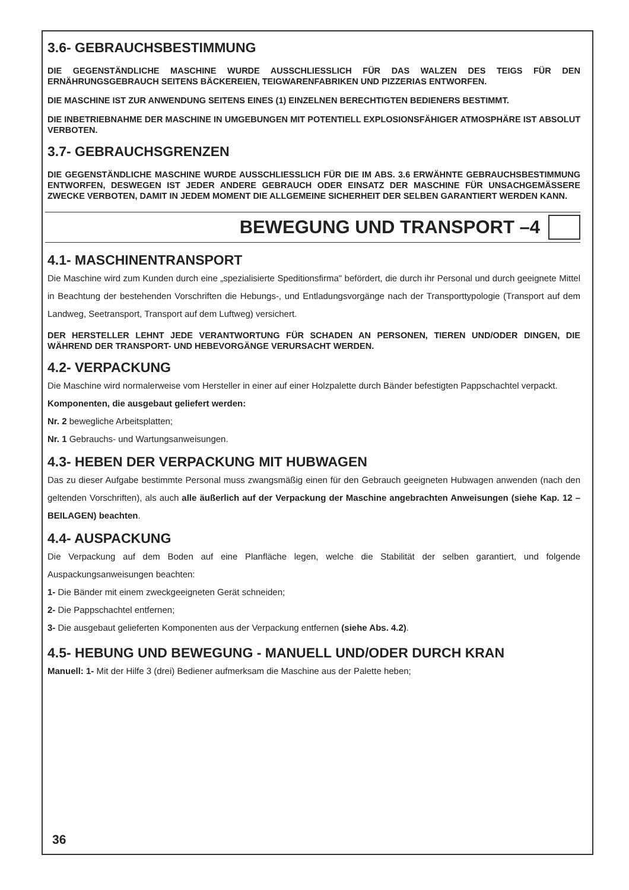3.6- GEBRAUCHSBESTIMMUNG
DIE GEGENSTÄNDLICHE MASCHINE WURDE AUSSCHLIESSLICH FÜR DAS WALZEN DES TEIGS FÜR DEN ERNÄHRUNGSGEBRAUCH SEITENS BÄCKEREIEN, TEIGWARENFABRIKEN UND PIZZERIAS ENTWORFEN.
DIE MASCHINE IST ZUR ANWENDUNG SEITENS EINES (1) EINZELNEN BERECHTIGTEN BEDIENERS BESTIMMT.
DIE INBETRIEBNAHME DER MASCHINE IN UMGEBUNGEN MIT POTENTIELL EXPLOSIONSFÄHIGER ATMOSPHÄRE IST ABSOLUT VERBOTEN.
3.7- GEBRAUCHSGRENZEN
DIE GEGENSTÄNDLICHE MASCHINE WURDE AUSSCHLIESSLICH FÜR DIE IM ABS. 3.6 ERWÄHNTE GEBRAUCHSBESTIMMUNG ENTWORFEN, DESWEGEN IST JEDER ANDERE GEBRAUCH ODER EINSATZ DER MASCHINE FÜR UNSACHGEMÄSSERE ZWECKE VERBOTEN, DAMIT IN JEDEM MOMENT DIE ALLGEMEINE SICHERHEIT DER SELBEN GARANTIERT WERDEN KANN.
BEWEGUNG UND TRANSPORT –4
4.1- MASCHINENTRANSPORT
Die Maschine wird zum Kunden durch eine „spezialisierte Speditionsfirma" befördert, die durch ihr Personal und durch geeignete Mittel in Beachtung der bestehenden Vorschriften die Hebungs-, und Entladungsvorgänge nach der Transporttypologie (Transport auf dem Landweg, Seetransport, Transport auf dem Luftweg) versichert.
DER HERSTELLER LEHNT JEDE VERANTWORTUNG FÜR SCHADEN AN PERSONEN, TIEREN UND/ODER DINGEN, DIE WÄHREND DER TRANSPORT- UND HEBEVORGÄNGE VERURSACHT WERDEN.
4.2- VERPACKUNG
Die Maschine wird normalerweise vom Hersteller in einer auf einer Holzpalette durch Bänder befestigten Pappschachtel verpackt.
Komponenten, die ausgebaut geliefert werden:
Nr. 2 bewegliche Arbeitsplatten;
Nr. 1 Gebrauchs- und Wartungsanweisungen.
4.3- HEBEN DER VERPACKUNG MIT HUBWAGEN
Das zu dieser Aufgabe bestimmte Personal muss zwangsmäßig einen für den Gebrauch geeigneten Hubwagen anwenden (nach den geltenden Vorschriften), als auch alle äußerlich auf der Verpackung der Maschine angebrachten Anweisungen (siehe Kap. 12 – BEILAGEN) beachten.
4.4- AUSPACKUNG
Die Verpackung auf dem Boden auf eine Planfläche legen, welche die Stabilität der selben garantiert, und folgende Auspackungsanweisungen beachten:
1- Die Bänder mit einem zweckgeeigneten Gerät schneiden;
2- Die Pappschachtel entfernen;
3- Die ausgebaut gelieferten Komponenten aus der Verpackung entfernen (siehe Abs. 4.2).
4.5- HEBUNG UND BEWEGUNG - MANUELL UND/ODER DURCH KRAN
Manuell: 1- Mit der Hilfe 3 (drei) Bediener aufmerksam die Maschine aus der Palette heben;
36